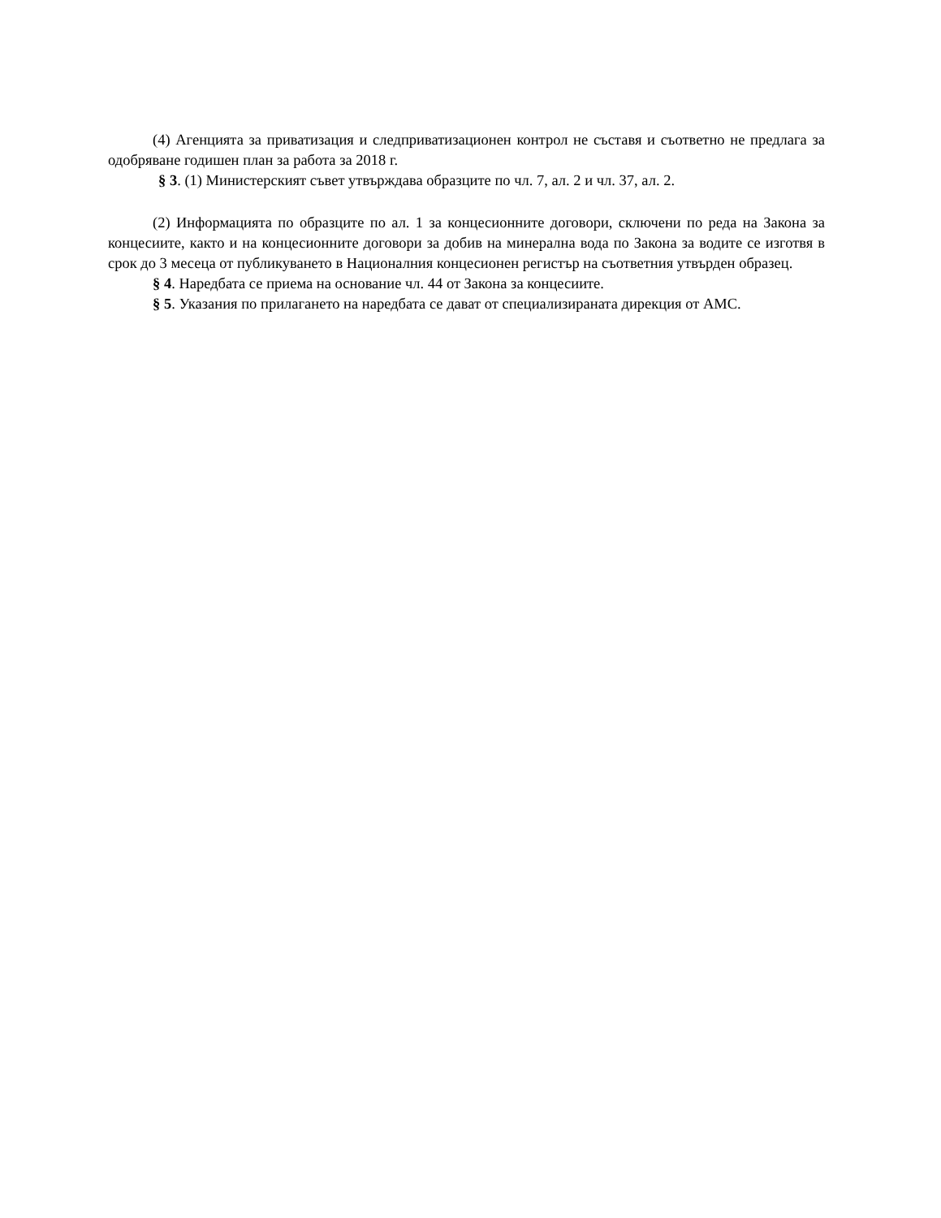(4) Агенцията за приватизация и следприватизационен контрол не съставя и съответно не предлага за одобряване годишен план за работа за 2018 г.
§ 3. (1) Министерският съвет утвърждава образците по чл. 7, ал. 2 и чл. 37, ал. 2.
(2) Информацията по образците по ал. 1 за концесионните договори, сключени по реда на Закона за концесиите, както и на концесионните договори за добив на минерална вода по Закона за водите се изготвя в срок до 3 месеца от публикуването в Националния концесионен регистър на съответния утвърден образец.
§ 4. Наредбата се приема на основание чл. 44 от Закона за концесиите.
§ 5. Указания по прилагането на наредбата се дават от специализираната дирекция от АМС.